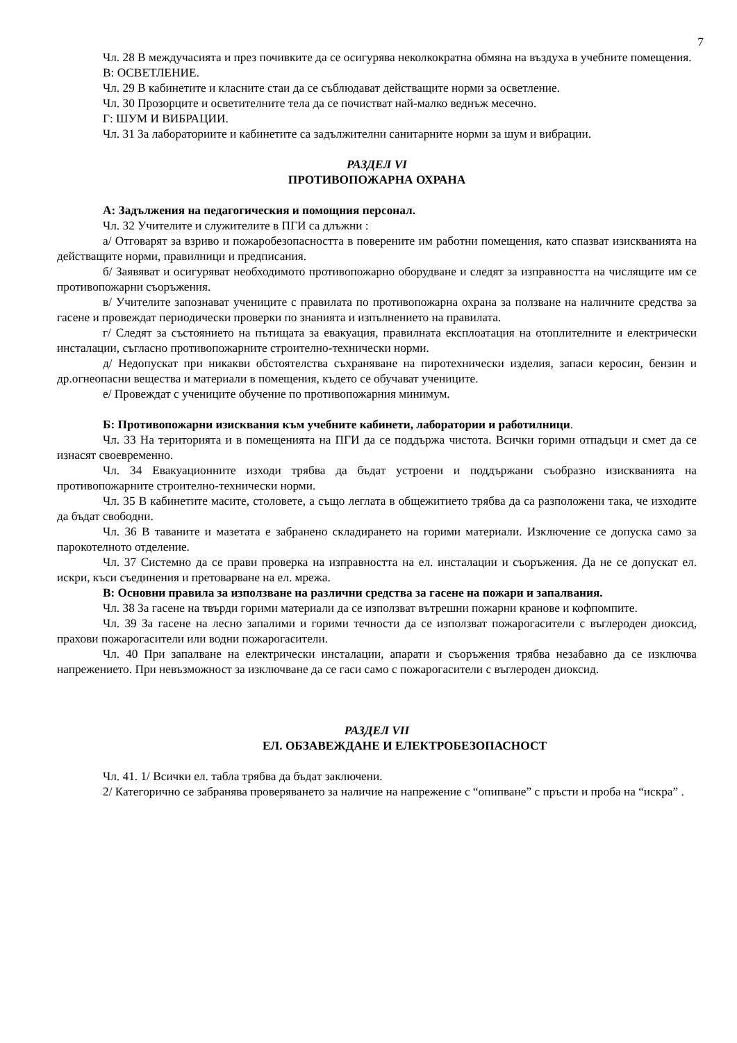7
Чл. 28 В междучасията и през почивките да се осигурява неколкократна обмяна на въздуха в учебните помещения.
В: ОСВЕТЛЕНИЕ.
Чл. 29 В кабинетите и класните стаи да се съблюдават действащите норми за осветление.
Чл. 30 Прозорците и осветителните тела да се почистват най-малко веднъж месечно.
Г: ШУМ И ВИБРАЦИИ.
Чл. 31 За лабораториите и кабинетите са задължителни санитарните норми за шум и вибрации.
РАЗДЕЛ VI
ПРОТИВОПОЖАРНА ОХРАНА
А: Задължения на педагогическия и помощния персонал.
Чл. 32 Учителите и служителите в ПГИ са длъжни :
а/ Отговарят за взриво и пожаробезопасността в поверените им работни помещения, като спазват изискванията на действащите норми, правилници и предписания.
б/ Заявяват и осигуряват необходимото противопожарно оборудване и следят за изправността на числящите им се противопожарни съоръжения.
в/ Учителите запознават учениците с правилата по противопожарна охрана за ползване на наличните средства за гасене и провеждат периодически проверки по знанията и изпълнението на правилата.
г/ Следят за състоянието на пътищата за евакуация, правилната експлоатация на отоплителните и електрически инсталации, съгласно противопожарните строително-технически норми.
д/ Недопускат при никакви обстоятелства съхраняване на пиротехнически изделия, запаси керосин, бензин и др.огнеопасни вещества и материали в помещения, където се обучават учениците.
е/ Провеждат с учениците обучение по противопожарния минимум.
Б: Противопожарни изисквания към учебните кабинети, лаборатории и работилници.
Чл. 33 На територията и в помещенията на ПГИ да се поддържа чистота. Всички горими отпадъци и смет да се изнасят своевременно.
Чл. 34 Евакуационните изходи трябва да бъдат устроени и поддържани съобразно изискванията на противопожарните строително-технически норми.
Чл. 35 В кабинетите масите, столовете, а също леглата в общежитието трябва да са разположени така, че изходите да бъдат свободни.
Чл. 36 В таваните и мазетата е забранено складирането на горими материали. Изключение се допуска само за парокотелното отделение.
Чл. 37 Системно да се прави проверка на изправността на ел. инсталации и съоръжения. Да не се допускат ел. искри, къси съединения и претоварване на ел. мрежа.
В: Основни правила за използване на различни средства за гасене на пожари и запалвания.
Чл. 38 За гасене на твърди горими материали да се използват вътрешни пожарни кранове и кофпомпите.
Чл. 39 За гасене на лесно запалими и горими течности да се използват пожарогасители с въглероден диоксид, прахови пожарогасители или водни пожарогасители.
Чл. 40 При запалване на електрически инсталации, апарати и съоръжения трябва незабавно да се изключва напрежението. При невъзможност за изключване да се гаси само с пожарогасители с въглероден диоксид.
РАЗДЕЛ VII
ЕЛ. ОБЗАВЕЖДАНЕ И ЕЛЕКТРОБЕЗОПАСНОСТ
Чл. 41. 1/ Всички ел. табла трябва да бъдат заключени.
2/ Категорично се забранява проверяването за наличие на напрежение с “опипване” с пръсти и проба на “искра” .